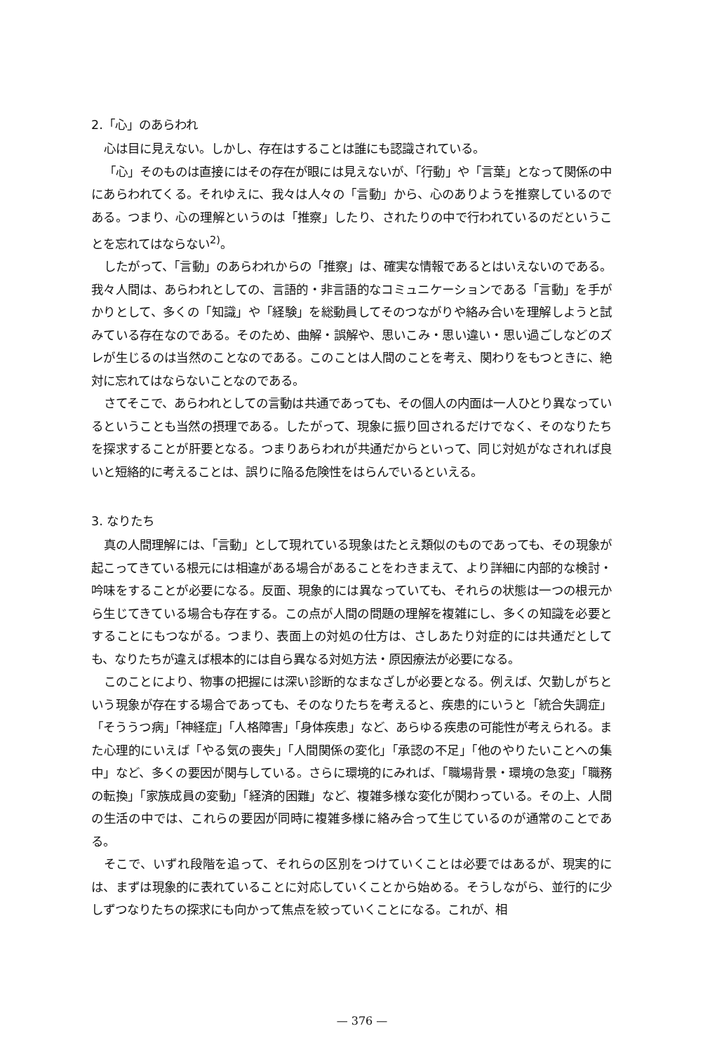2.「心」のあらわれ
心は目に見えない。しかし、存在はすることは誰にも認識されている。
「心」そのものは直接にはその存在が眼には見えないが、「行動」や「言葉」となって関係の中にあらわれてくる。それゆえに、我々は人々の「言動」から、心のありようを推察しているのである。つまり、心の理解というのは「推察」したり、されたりの中で行われているのだということを忘れてはならない<sup>2)</sup>。
したがって、「言動」のあらわれからの「推察」は、確実な情報であるとはいえないのである。我々人間は、あらわれとしての、言語的・非言語的なコミュニケーションである「言動」を手がかりとして、多くの「知識」や「経験」を総動員してそのつながりや絡み合いを理解しようと試みている存在なのである。そのため、曲解・誤解や、思いこみ・思い違い・思い過ごしなどのズレが生じるのは当然のことなのである。このことは人間のことを考え、関わりをもつときに、絶対に忘れてはならないことなのである。
さてそこで、あらわれとしての言動は共通であっても、その個人の内面は一人ひとり異なっているということも当然の摂理である。したがって、現象に振り回されるだけでなく、そのなりたちを探求することが肝要となる。つまりあらわれが共通だからといって、同じ対処がなされれば良いと短絡的に考えることは、誤りに陥る危険性をはらんでいるといえる。
3. なりたち
真の人間理解には、「言動」として現れている現象はたとえ類似のものであっても、その現象が起こってきている根元には相違がある場合があることをわきまえて、より詳細に内部的な検討・吟味をすることが必要になる。反面、現象的には異なっていても、それらの状態は一つの根元から生じてきている場合も存在する。この点が人間の問題の理解を複雑にし、多くの知識を必要とすることにもつながる。つまり、表面上の対処の仕方は、さしあたり対症的には共通だとしても、なりたちが違えば根本的には自ら異なる対処方法・原因療法が必要になる。
このことにより、物事の把握には深い診断的なまなざしが必要となる。例えば、欠勤しがちという現象が存在する場合であっても、そのなりたちを考えると、疾患的にいうと「統合失調症」「そううつ病」「神経症」「人格障害」「身体疾患」など、あらゆる疾患の可能性が考えられる。また心理的にいえば「やる気の喪失」「人間関係の変化」「承認の不足」「他のやりたいことへの集中」など、多くの要因が関与している。さらに環境的にみれば、「職場背景・環境の急変」「職務の転換」「家族成員の変動」「経済的困難」など、複雑多様な変化が関わっている。その上、人間の生活の中では、これらの要因が同時に複雑多様に絡み合って生じているのが通常のことである。
そこで、いずれ段階を追って、それらの区別をつけていくことは必要ではあるが、現実的には、まずは現象的に表れていることに対応していくことから始める。そうしながら、並行的に少しずつなりたちの探求にも向かって焦点を絞っていくことになる。これが、相
— 376 —